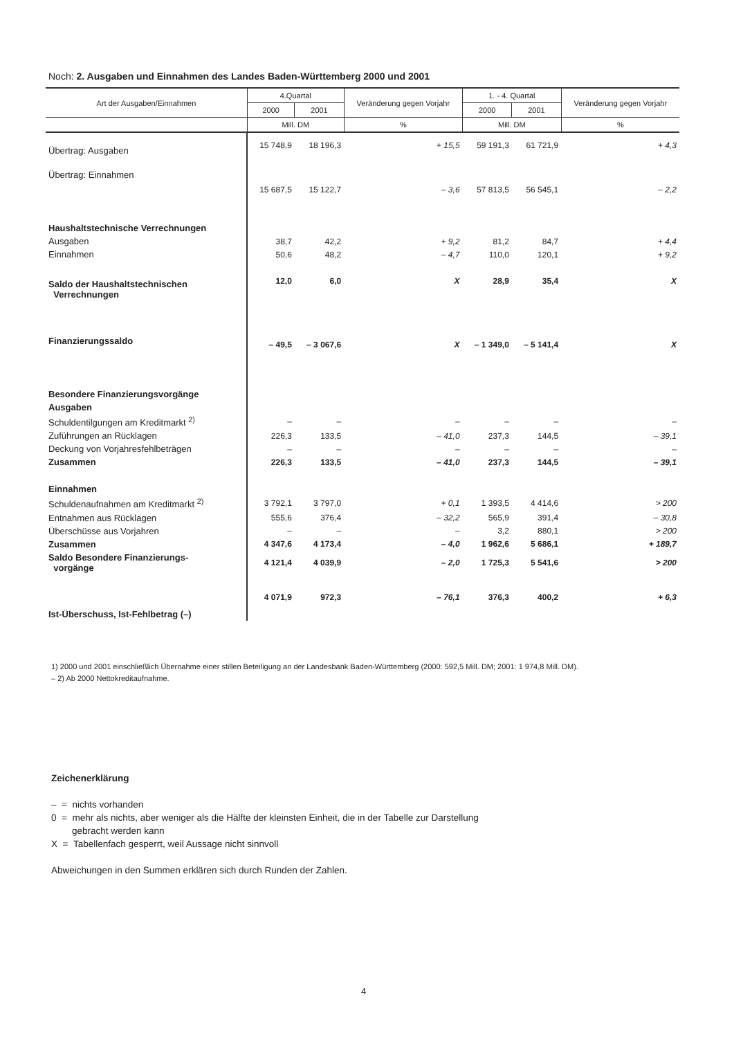Noch: 2. Ausgaben und Einnahmen des Landes Baden-Württemberg 2000 und 2001
| Art der Ausgaben/Einnahmen | 4.Quartal | | Veränderung gegen Vorjahr | 1. - 4. Quartal | | Veränderung gegen Vorjahr |
| --- | --- | --- | --- | --- | --- | --- |
| | 2000 | 2001 | | 2000 | 2001 | |
| | Mill. DM | | % | Mill. DM | | % |
| Übertrag: Ausgaben | 15 748,9 | 18 196,3 | + 15,5 | 59 191,3 | 61 721,9 | + 4,3 |
| Übertrag: Einnahmen | 15 687,5 | 15 122,7 | – 3,6 | 57 813,5 | 56 545,1 | – 2,2 |
| Haushaltstechnische Verrechnungen | | | | | | |
| Ausgaben | 38,7 | 42,2 | + 9,2 | 81,2 | 84,7 | + 4,4 |
| Einnahmen | 50,6 | 48,2 | – 4,7 | 110,0 | 120,1 | + 9,2 |
| Saldo der Haushaltstechnischen Verrechnungen | 12,0 | 6,0 | X | 28,9 | 35,4 | X |
| Finanzierungssaldo | – 49,5 | – 3 067,6 | X | – 1 349,0 | – 5 141,4 | X |
| Besondere Finanzierungsvorgänge | | | | | | |
| Ausgaben | | | | | | |
| Schuldentilgungen am Kreditmarkt <sup>2)</sup> | – | – | – | – | – | – |
| Zuführungen an Rücklagen | 226,3 | 133,5 | – 41,0 | 237,3 | 144,5 | – 39,1 |
| Deckung von Vorjahresfehlbeträgen | – | – | – | – | – | – |
| Zusammen | 226,3 | 133,5 | – 41,0 | 237,3 | 144,5 | – 39,1 |
| Einnahmen | | | | | | |
| Schuldenaufnahmen am Kreditmarkt <sup>2)</sup> | 3 792,1 | 3 797,0 | + 0,1 | 1 393,5 | 4 414,6 | > 200 |
| Entnahmen aus Rücklagen | 555,6 | 376,4 | – 32,2 | 565,9 | 391,4 | – 30,8 |
| Überschüsse aus Vorjahren | – | – | – | 3,2 | 880,1 | > 200 |
| Zusammen | 4 347,6 | 4 173,4 | – 4,0 | 1 962,6 | 5 686,1 | + 189,7 |
| Saldo Besondere Finanzierungs- vorgänge | 4 121,4 | 4 039,9 | – 2,0 | 1 725,3 | 5 541,6 | > 200 |
| Ist-Überschuss, Ist-Fehlbetrag (–) | 4 071,9 | 972,3 | – 76,1 | 376,3 | 400,2 | + 6,3 |
1) 2000 und 2001 einschließlich Übernahme einer stillen Beteiligung an der Landesbank Baden-Württemberg (2000: 592,5 Mill. DM; 2001: 1 974,8 Mill. DM).
– 2) Ab 2000 Nettokreditaufnahme.
Zeichenerklärung
– = nichts vorhanden
0 = mehr als nichts, aber weniger als die Hälfte der kleinsten Einheit, die in der Tabelle zur Darstellung
gebracht werden kann
X = Tabellenfach gesperrt, weil Aussage nicht sinnvoll
Abweichungen in den Summen erklären sich durch Runden der Zahlen.
4